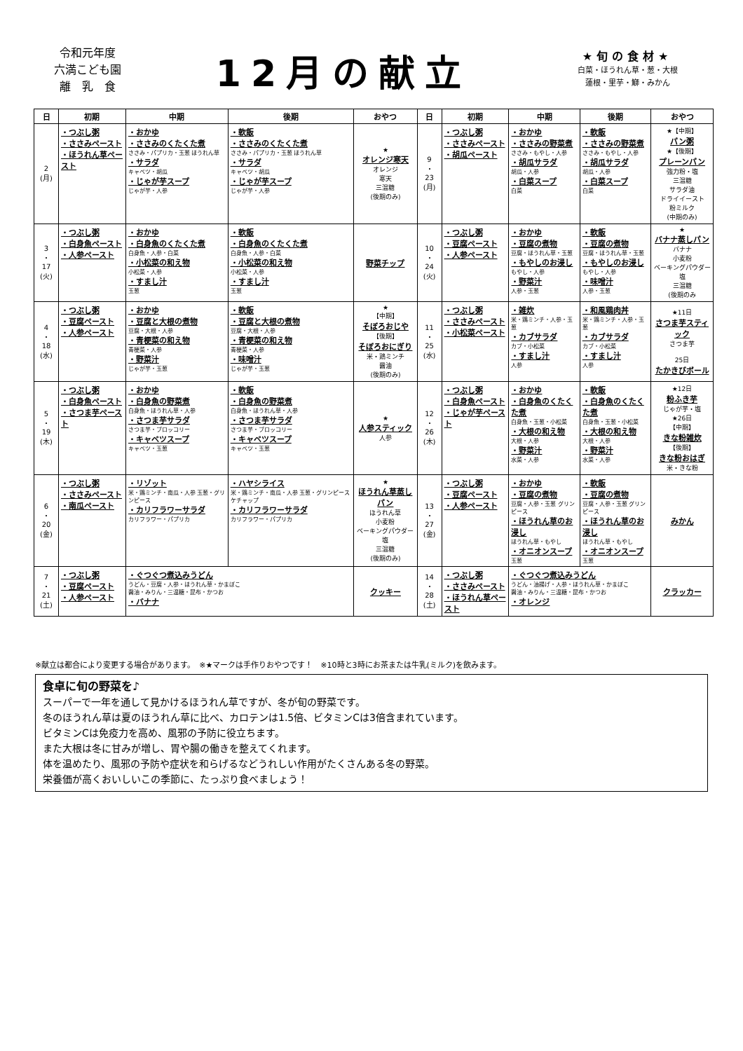令和元年度
六満こども園
離　乳　食
12月の献立
★旬の食材★
白菜・ほうれん草・葱・大根
蓮根・里芋・鰤・みかん
| 日 | 初期 | 中期 | 後期 | おやつ | 日 | 初期 | 中期 | 後期 | おやつ |
| --- | --- | --- | --- | --- | --- | --- | --- | --- | --- |
| 2 (月) | ・つぶし粥 ・ささみペースト ・ほうれん草ペースト | ・おかゆ ・ささみのくたくた煮 ささみ・パプリカ・玉葱 ほうれん草 ・サラダ キャベツ・胡瓜 ・じゃが芋スープ じゃが芋・人参 | ・軟飯 ・ささみのくたくた煮 ささみ・パプリカ・玉葱 ほうれん草 ・サラダ キャベツ・胡瓜 ・じゃが芋スープ じゃが芋・人参 | ★ オレンジ寒天 オレンジ 寒天 三温糖 (後期のみ) | 9 ・ 23 (月) | ・つぶし粥 ・ささみペースト ・胡瓜ペースト | ・おかゆ ・ささみの野菜煮 ささみ・もやし・人参 ・胡瓜サラダ 胡瓜・人参 ・白菜スープ 白菜 | ・軟飯 ・ささみの野菜煮 ささみ・もやし・人参 ・胡瓜サラダ 胡瓜・人参 ・白菜スープ 白菜 | ★【中期】 パン粥 ★【後期】 プレーンパン 強力粉・塩 三温糖 サラダ油 ドライイースト 粉ミルク (中期のみ) |
| 3 ・ 17 (火) | ・つぶし粥 ・白身魚ペースト ・人参ペースト | ・おかゆ ・白身魚のくたくた煮 白身魚・人参・白菜 ・小松菜の和え物 小松菜・人参 ・すまし汁 玉葱 | ・軟飯 ・白身魚のくたくた煮 白身魚・人参・白菜 ・小松菜の和え物 小松菜・人参 ・すまし汁 玉葱 | 野菜チップ | 10 ・ 24 (火) | ・つぶし粥 ・豆腐ペースト ・人参ペースト | ・おかゆ ・豆腐の煮物 豆腐・ほうれん草・玉葱 ・もやしのお浸し もやし・人参 ・野菜汁 人参・玉葱 | ・軟飯 ・豆腐の煮物 豆腐・ほうれん草・玉葱 ・もやしのお浸し もやし・人参 ・味噌汁 人参・玉葱 | ★ バナナ蒸しパン バナナ 小麦粉 ベーキングパウダー 塩 三温糖 (後期のみ |
| 4 ・ 18 (水) | ・つぶし粥 ・豆腐ペースト ・人参ペースト | ・おかゆ ・豆腐と大根の煮物 豆腐・大根・人参 ・青梗菜の和え物 青梗菜・人参 ・野菜汁 じゃが芋・玉葱 | ・軟飯 ・豆腐と大根の煮物 豆腐・大根・人参 ・青梗菜の和え物 青梗菜・人参 ・味噌汁 じゃが芋・玉葱 | ★ 【中期】 そぼろおじや 【後期】 そぼろおにぎり 米・鶏ミンチ 醤油 (後期のみ) | 11 ・ 25 (水) | ・つぶし粥 ・ささみペースト ・小松菜ペースト | ・雑炊 米・鶏ミンチ・人参・玉葱 ・カブサラダ カブ・小松菜 ・すまし汁 人参 | ・和風鶏肉丼 米・鶏ミンチ・人参・玉葱 ・カブサラダ カブ・小松菜 ・すまし汁 人参 | ★11日 さつま芋スティック さつま芋 25日 たかきびボール |
| 5 ・ 19 (木) | ・つぶし粥 ・白身魚ペースト ・さつま芋ペースト | ・おかゆ ・白身魚の野菜煮 白身魚・ほうれん草・人参 ・さつま芋サラダ さつま芋・ブロッコリー ・キャベツスープ キャベツ・玉葱 | ・軟飯 ・白身魚の野菜煮 白身魚・ほうれん草・人参 ・さつま芋サラダ さつま芋・ブロッコリー ・キャベツスープ キャベツ・玉葱 | ★ 人参スティック 人参 | 12 ・ 26 (木) | ・つぶし粥 ・白身魚ペースト ・じゃが芋ペースト | ・おかゆ ・白身魚のくたくた煮 白身魚・玉葱・小松菜 ・大根の和え物 大根・人参 ・野菜汁 水菜・人参 | ・軟飯 ・白身魚のくたくた煮 白身魚・玉葱・小松菜 ・大根の和え物 大根・人参 ・野菜汁 水菜・人参 | ★12日 粉ふき芋 じゃが芋・塩 ★26日 【中期】 きな粉雑炊 【後期】 きな粉おはぎ 米・きな粉 |
| 6 ・ 20 (金) | ・つぶし粥 ・ささみペースト ・南瓜ペースト | ・リゾット 米・鶏ミンチ・南瓜・人参 玉葱・グリンピース ・カリフラワーサラダ カリフラワー・パプリカ | ・ハヤシライス 米・鶏ミンチ・南瓜・人参 玉葱・グリンピース ケチャップ ・カリフラワーサラダ カリフラワー・パプリカ | ★ ほうれん草蒸しパン ほうれん草 小麦粉 ベーキングパウダー 塩 三温糖 (後期のみ) | 13 ・ 27 (金) | ・つぶし粥 ・豆腐ペースト ・人参ペースト | ・おかゆ ・豆腐の煮物 豆腐・人参・玉葱 グリンピース ・ほうれん草のお浸し ほうれん草・もやし ・オニオンスープ 玉葱 | ・軟飯 ・豆腐の煮物 豆腐・人参・玉葱 グリンピース ・ほうれん草のお浸し ほうれん草・もやし ・オニオンスープ 玉葱 | みかん |
| 7 ・ 21 (土) | ・つぶし粥 ・豆腐ペースト ・人参ペースト | ・ぐつぐつ煮込みうどん うどん・豆腐・人参・ほうれん草・かまぼこ 醤油・みりん・三温糖・昆布・かつお ・バナナ | | クッキー | 14 ・ 28 (土) | ・つぶし粥 ・ささみペースト ・ほうれん草ペースト | ・ぐつぐつ煮込みうどん うどん・油揚げ・人参・ほうれん草・かまぼこ 醤油・みりん・三温糖・昆布・かつお ・オレンジ | | クラッカー |
※献立は都合により変更する場合があります。　※★マークは手作りおやつです！　※10時と3時にお茶または牛乳(ミルク)を飲みます。
食卓に旬の野菜を♪
スーパーで一年を通して見かけるほうれん草ですが、冬が旬の野菜です。
冬のほうれん草は夏のほうれん草に比べ、カロテンは1.5倍、ビタミンCは3倍含まれています。
ビタミンCは免疫力を高め、風邪の予防に役立ちます。
また大根は冬に甘みが増し、胃や腸の働きを整えてくれます。
体を温めたり、風邪の予防や症状を和らげるなどうれしい作用がたくさんある冬の野菜。
栄養価が高くおいしいこの季節に、たっぷり食べましょう！